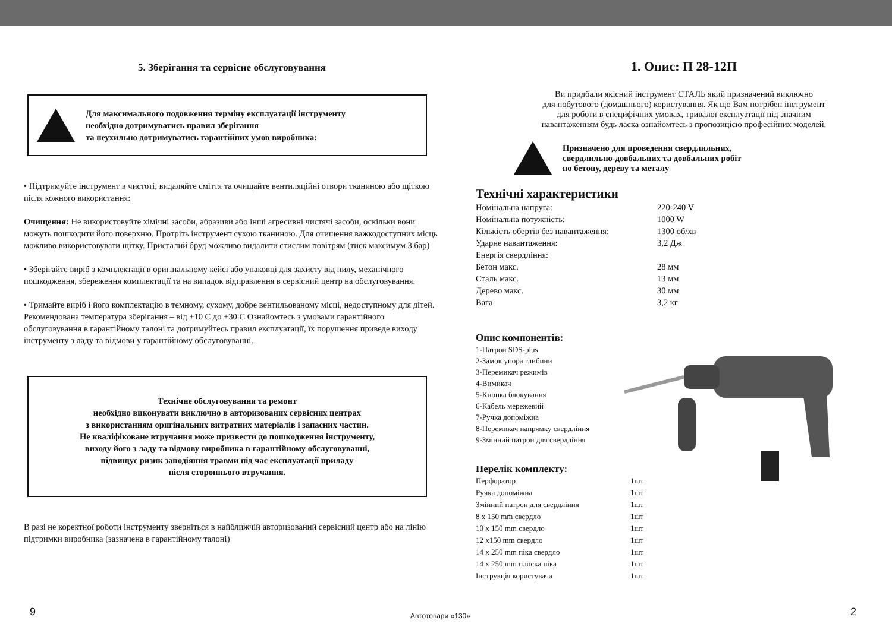5. Зберігання та сервісне обслуговування
Для максимального подовження терміну експлуатації інструменту
необхідно дотримуватись правил зберігання
та неухильно дотримуватись гарантійних умов виробника:
• Підтримуйте інструмент в чистоті, видаляйте сміття та очищайте вентиляційні отвори тканиною або щіткою після кожного використання:
Очищення: Не використовуйте хімічні засоби, абразиви або інші агресивні чистячі засоби, оскільки вони можуть пошкодити його поверхню. Протріть інструмент сухою тканиною. Для очищення важкодоступних місць можливо використовувати щітку. Присталий бруд можливо видалити стислим повітрям (тиск максимум 3 бар)
• Зберігайте виріб з комплектації в оригінальному кейсі або упаковці для захисту від пилу, механічного пошкодження, збереження комплектації та на випадок відправлення в сервісний центр на обслуговування.
• Тримайте виріб і його комплектацію в темному, сухому, добре вентильованому місці, недоступному для дітей. Рекомендована температура зберігання – від +10 С до +30 С Ознайомтесь з умовами гарантійного обслуговування в гарантійному талоні та дотримуйтесь правил експлуатації, їх порушення приведе виходу інструменту з ладу та відмови у гарантійному обслуговуванні.
Технічне обслуговування та ремонт
необхідно виконувати виключно в авторизованих сервісних центрах
з використанням оригінальних витратних матеріалів і запасних частин.
Не кваліфіковане втручання може призвести до пошкодження інструменту,
виходу його з ладу та відмову виробника в гарантійному обслуговуванні,
підвищує ризик заподіяння травми під час експлуатації приладу
після стороннього втручання.
В разі не коректної роботи інструменту зверніться в найближчій авторизований сервісний центр або на лінію підтримки виробника (зазначена в гарантійному талоні)
1. Опис: П 28-12П
Ви придбали якісний інструмент СТАЛЬ який призначений виключно
для побутового (домашнього) користування. Як що Вам потрібен інструмент
для роботи в специфічних умовах, тривалої експлуатації під значним
навантаженням будь ласка ознайомтесь з пропозицією професійних моделей.
Призначено для проведення свердлильних,
свердлильно-довбальних та довбальних робіт
по бетону, дереву та металу
Технічні характеристики
| Номінальна напруга: | 220-240 V |
| Номінальна потужність: | 1000 W |
| Кількість обертів без навантаження: | 1300 об/хв |
| Ударне навантаження: | 3,2 Дж |
| Енергія свердління: | |
| Бетон макс. | 28 мм |
| Сталь макс. | 13 мм |
| Дерево макс. | 30 мм |
| Вага | 3,2 кг |
Опис компонентів:
1-Патрон SDS-plus
2-Замок упора глибини
3-Перемикач режимів
4-Вимикач
5-Кнопка блокування
6-Кабель мережевий
7-Ручка допоміжна
8-Перемикач напрямку свердління
9-Змінний патрон для свердління
Перелік комплекту:
| Перфоратор | 1шт |
| Ручка допоміжна | 1шт |
| Змінний патрон для свердління | 1шт |
| 8 x 150 mm свердло | 1шт |
| 10 x 150 mm свердло | 1шт |
| 12 x150 mm свердло | 1шт |
| 14 x 250 mm піка свердло | 1шт |
| 14 x 250 mm плоска піка | 1шт |
| Інструкція користувача | 1шт |
9 Автотовари «130» 2